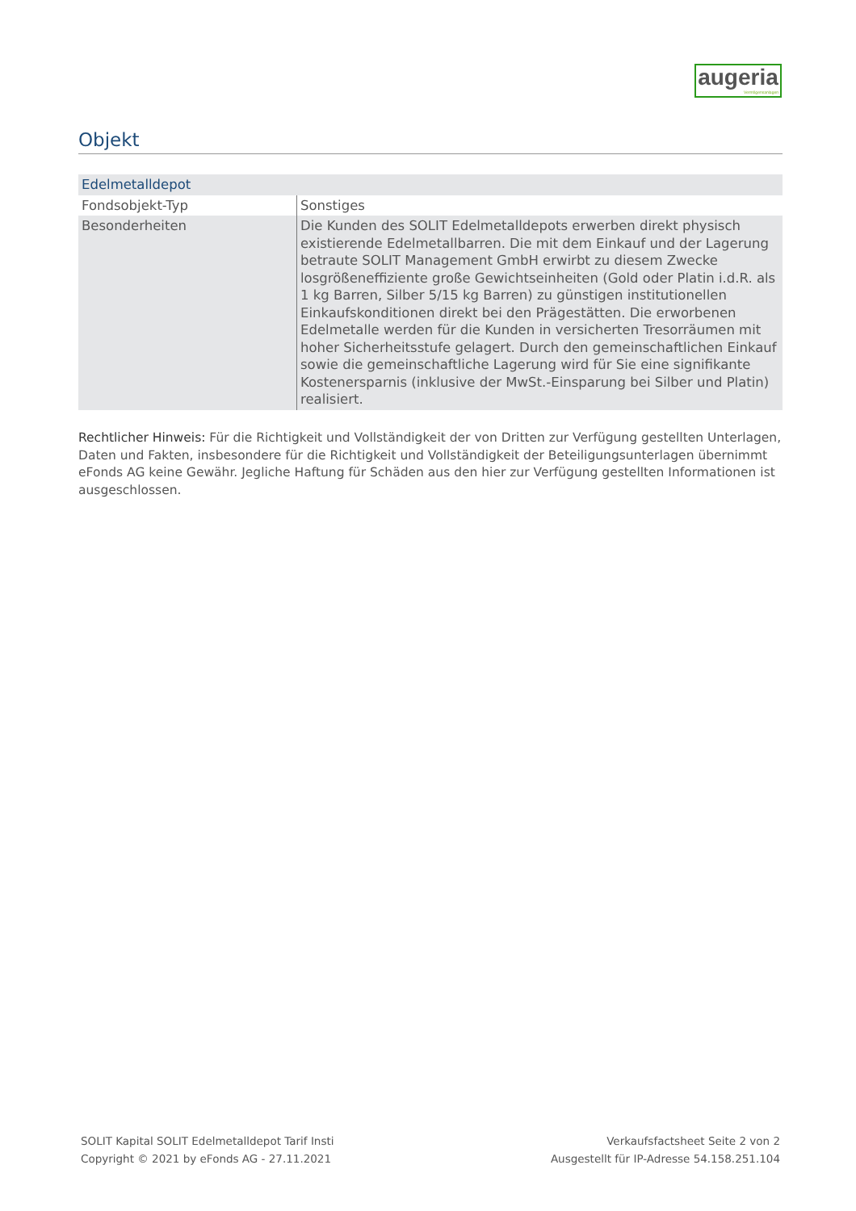augeria
Vermögensanlagen
Objekt
| Edelmetalldepot | |
| Fondsobjekt-Typ | Sonstiges |
| Besonderheiten | Die Kunden des SOLIT Edelmetalldepots erwerben direkt physisch existierende Edelmetallbarren. Die mit dem Einkauf und der Lagerung betraute SOLIT Management GmbH erwirbt zu diesem Zwecke losgrößeneffiziente große Gewichtseinheiten (Gold oder Platin i.d.R. als 1 kg Barren, Silber 5/15 kg Barren) zu günstigen institutionellen Einkaufskonditionen direkt bei den Prägestätten. Die erworbenen Edelmetalle werden für die Kunden in versicherten Tresorräumen mit hoher Sicherheitsstufe gelagert. Durch den gemeinschaftlichen Einkauf sowie die gemeinschaftliche Lagerung wird für Sie eine signifikante Kostenersparnis (inklusive der MwSt.-Einsparung bei Silber und Platin) realisiert. |
Rechtlicher Hinweis: Für die Richtigkeit und Vollständigkeit der von Dritten zur Verfügung gestellten Unterlagen, Daten und Fakten, insbesondere für die Richtigkeit und Vollständigkeit der Beteiligungsunterlagen übernimmt eFonds AG keine Gewähr. Jegliche Haftung für Schäden aus den hier zur Verfügung gestellten Informationen ist ausgeschlossen.
SOLIT Kapital SOLIT Edelmetalldepot Tarif Insti
Copyright © 2021 by eFonds AG - 27.11.2021
Verkaufsfactsheet Seite 2 von 2
Ausgestellt für IP-Adresse 54.158.251.104